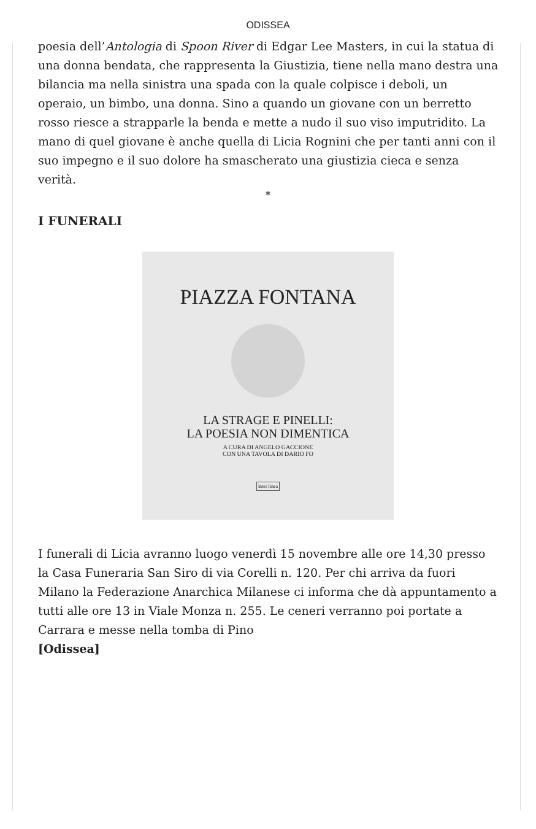ODISSEA
poesia dell’Antologia di Spoon River di Edgar Lee Masters, in cui la statua di una donna bendata, che rappresenta la Giustizia, tiene nella mano destra una bilancia ma nella sinistra una spada con la quale colpisce i deboli, un operaio, un bimbo, una donna. Sino a quando un giovane con un berretto rosso riesce a strapparle la benda e mette a nudo il suo viso imputridito. La mano di quel giovane è anche quella di Licia Rognini che per tanti anni con il suo impegno e il suo dolore ha smascherato una giustizia cieca e senza verità.
*
I FUNERALI
PIAZZA FONTANA
LA STRAGE E PINELLI:
LA POESIA NON DIMENTICA
A CURA DI ANGELO GACCIONE
CON UNA TAVOLA DI DARIO FO
inter linea
I funerali di Licia avranno luogo venerdì 15 novembre alle ore 14,30 presso la Casa Funeraria San Siro di via Corelli n. 120. Per chi arriva da fuori Milano la Federazione Anarchica Milanese ci informa che dà appuntamento a tutti alle ore 13 in Viale Monza n. 255. Le ceneri verranno poi portate a Carrara e messe nella tomba di Pino
[Odissea]